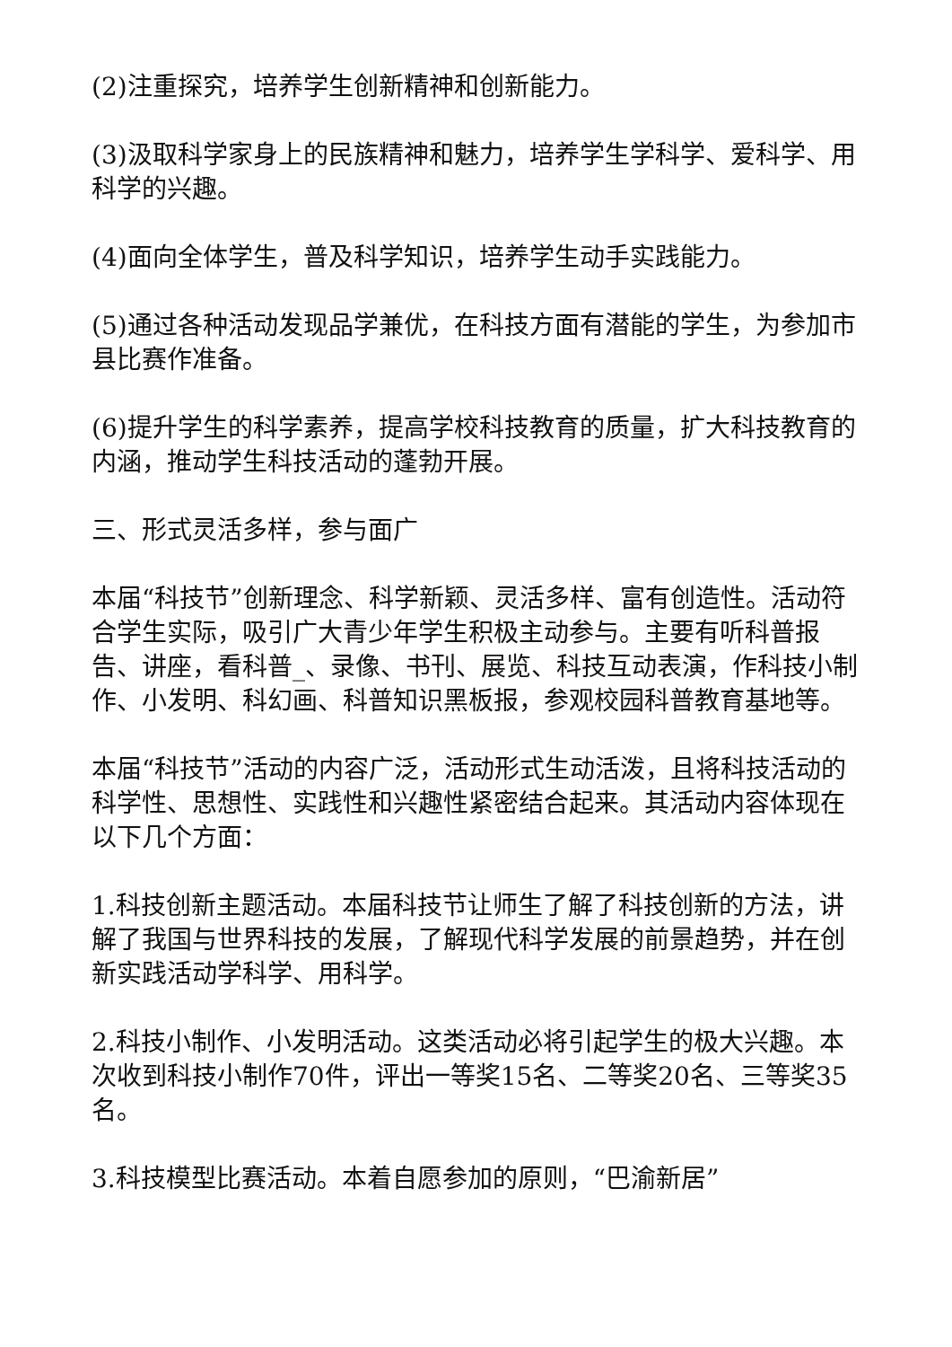(2)注重探究，培养学生创新精神和创新能力。
(3)汲取科学家身上的民族精神和魅力，培养学生学科学、爱科学、用科学的兴趣。
(4)面向全体学生，普及科学知识，培养学生动手实践能力。
(5)通过各种活动发现品学兼优，在科技方面有潜能的学生，为参加市县比赛作准备。
(6)提升学生的科学素养，提高学校科技教育的质量，扩大科技教育的内涵，推动学生科技活动的蓬勃开展。
三、形式灵活多样，参与面广
本届“科技节”创新理念、科学新颖、灵活多样、富有创造性。活动符合学生实际，吸引广大青少年学生积极主动参与。主要有听科普报告、讲座，看科普_、录像、书刊、展览、科技互动表演，作科技小制作、小发明、科幻画、科普知识黑板报，参观校园科普教育基地等。
本届“科技节”活动的内容广泛，活动形式生动活泼，且将科技活动的科学性、思想性、实践性和兴趣性紧密结合起来。其活动内容体现在以下几个方面：
1.科技创新主题活动。本届科技节让师生了解了科技创新的方法，讲解了我国与世界科技的发展，了解现代科学发展的前景趋势，并在创新实践活动学科学、用科学。
2.科技小制作、小发明活动。这类活动必将引起学生的极大兴趣。本次收到科技小制作70件，评出一等奖15名、二等奖20名、三等奖35名。
3.科技模型比赛活动。本着自愿参加的原则，“巴渝新居”